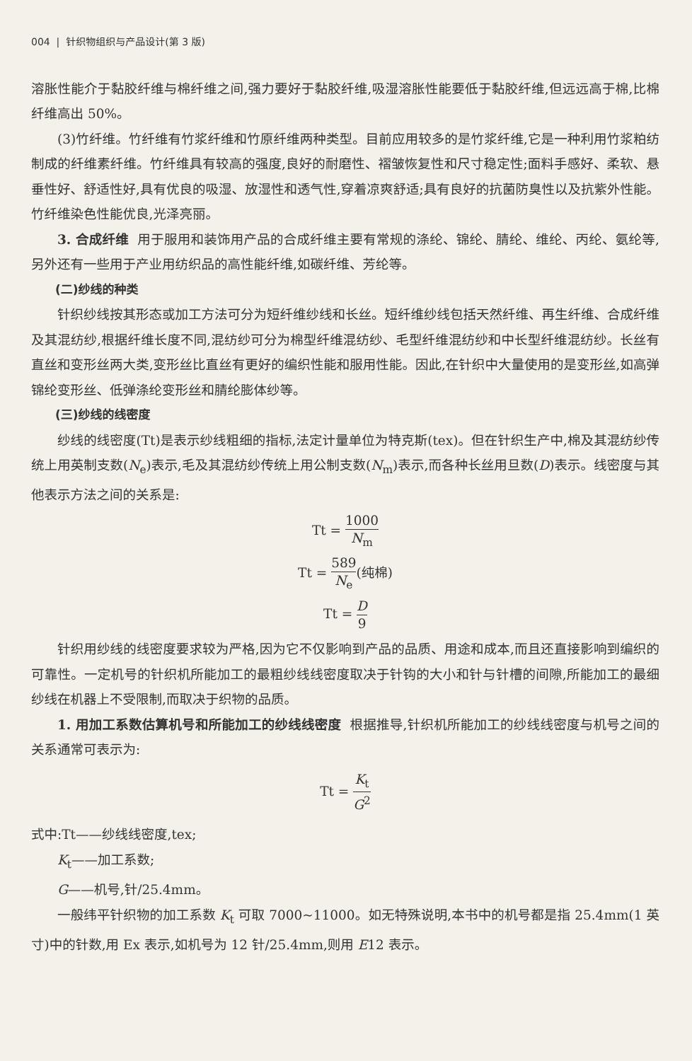004 | 针织物组织与产品设计(第 3 版)
溶胀性能介于黏胶纤维与棉纤维之间,强力要好于黏胶纤维,吸湿溶胀性能要低于黏胶纤维,但远远高于棉,比棉纤维高出 50%。
(3)竹纤维。竹纤维有竹浆纤维和竹原纤维两种类型。目前应用较多的是竹浆纤维,它是一种利用竹浆粕纺制成的纤维素纤维。竹纤维具有较高的强度,良好的耐磨性、褶皱恢复性和尺寸稳定性;面料手感好、柔软、悬垂性好、舒适性好,具有优良的吸湿、放湿性和透气性,穿着凉爽舒适;具有良好的抗菌防臭性以及抗紫外性能。竹纤维染色性能优良,光泽亮丽。
3. 合成纤维 用于服用和装饰用产品的合成纤维主要有常规的涤纶、锦纶、腈纶、维纶、丙纶、氨纶等,另外还有一些用于产业用纺织品的高性能纤维,如碳纤维、芳纶等。
(二)纱线的种类
针织纱线按其形态或加工方法可分为短纤维纱线和长丝。短纤维纱线包括天然纤维、再生纤维、合成纤维及其混纺纱,根据纤维长度不同,混纺纱可分为棉型纤维混纺纱、毛型纤维混纺纱和中长型纤维混纺纱。长丝有直丝和变形丝两大类,变形丝比直丝有更好的编织性能和服用性能。因此,在针织中大量使用的是变形丝,如高弹锦纶变形丝、低弹涤纶变形丝和腈纶膨体纱等。
(三)纱线的线密度
纱线的线密度(Tt)是表示纱线粗细的指标,法定计量单位为特克斯(tex)。但在针织生产中,棉及其混纺纱传统上用英制支数(N<sub>e</sub>)表示,毛及其混纺纱传统上用公制支数(N<sub>m</sub>)表示,而各种长丝用旦数(D)表示。线密度与其他表示方法之间的关系是:
Tt = 1000 N<sub>m</sub>
Tt = 589 N<sub>e</sub>(纯棉)
Tt = D 9
针织用纱线的线密度要求较为严格,因为它不仅影响到产品的品质、用途和成本,而且还直接影响到编织的可靠性。一定机号的针织机所能加工的最粗纱线线密度取决于针钩的大小和针与针槽的间隙,所能加工的最细纱线在机器上不受限制,而取决于织物的品质。
1. 用加工系数估算机号和所能加工的纱线线密度 根据推导,针织机所能加工的纱线线密度与机号之间的关系通常可表示为:
Tt = K<sub>t</sub> G<sup>2</sup>
式中:Tt——纱线线密度,tex;
K<sub>t</sub>——加工系数;
G——机号,针/25.4mm。
一般纬平针织物的加工系数 K<sub>t</sub> 可取 7000~11000。如无特殊说明,本书中的机号都是指 25.4mm(1 英寸)中的针数,用 Ex 表示,如机号为 12 针/25.4mm,则用 E12 表示。